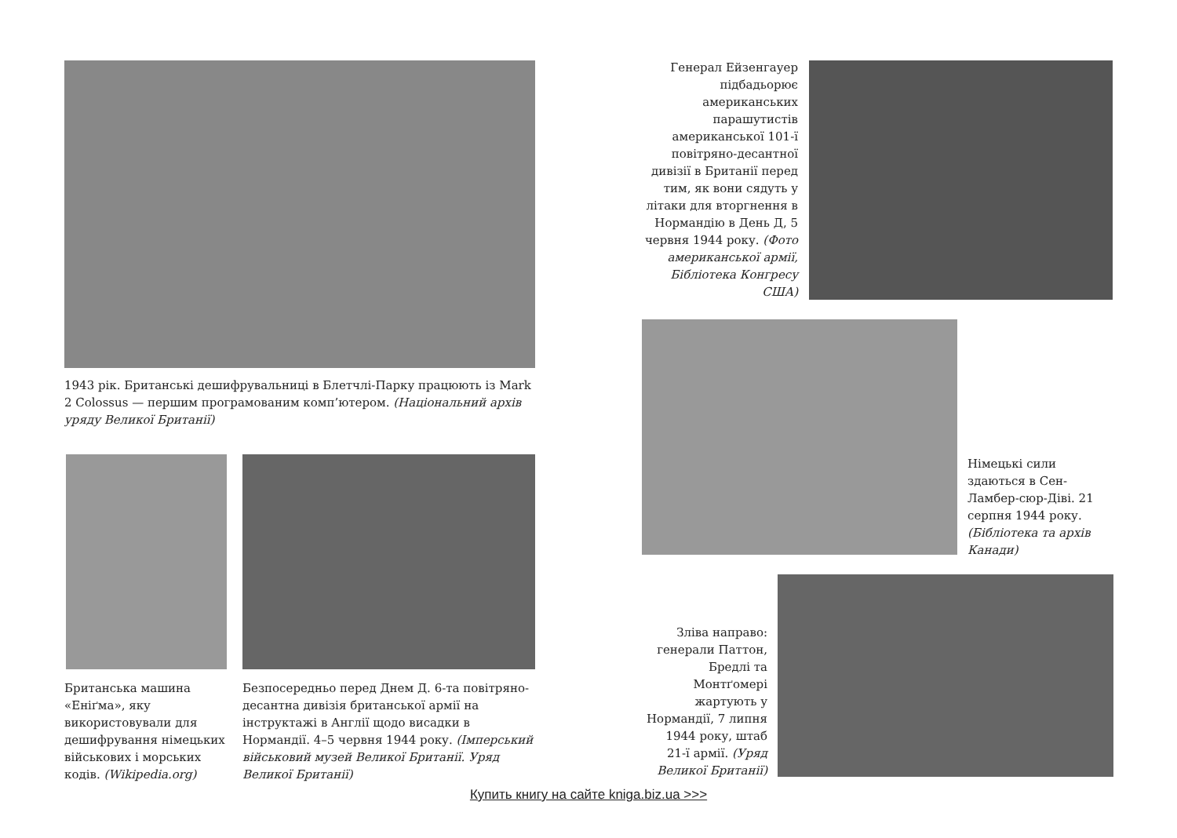1943 рік. Британські дешифрувальниці в Блетчлі-Парку працюють із Mark 2 Colossus — першим програмованим комп’ютером. (Національний архів уряду Великої Британії)
Британська машина «Еніґма», яку використовували для дешифрування німецьких військових і морських кодів. (Wikipedia.org)
Безпосередньо перед Днем Д. 6-та повітряно-десантна дивізія британської армії на інструктажі в Англії щодо висадки в Нормандії. 4–5 червня 1944 року. (Імперський військовий музей Великої Британії. Уряд Великої Британії)
Генерал Ейзенгауер підбадьорює американських парашутистів американської 101-ї повітряно-десантної дивізії в Британії перед тим, як вони сядуть у літаки для вторгнення в Нормандію в День Д, 5 червня 1944 року. (Фото американської армії, Бібліотека Конгресу США)
Німецькі сили здаються в Сен-Ламбер-сюр-Діві. 21 серпня 1944 року. (Бібліотека та архів Канади)
Зліва направо: генерали Паттон, Бредлі та Монтґомері жартують у Нормандії, 7 липня 1944 року, штаб 21-ї армії. (Уряд Великої Британії)
Купить книгу на сайте kniga.biz.ua >>>